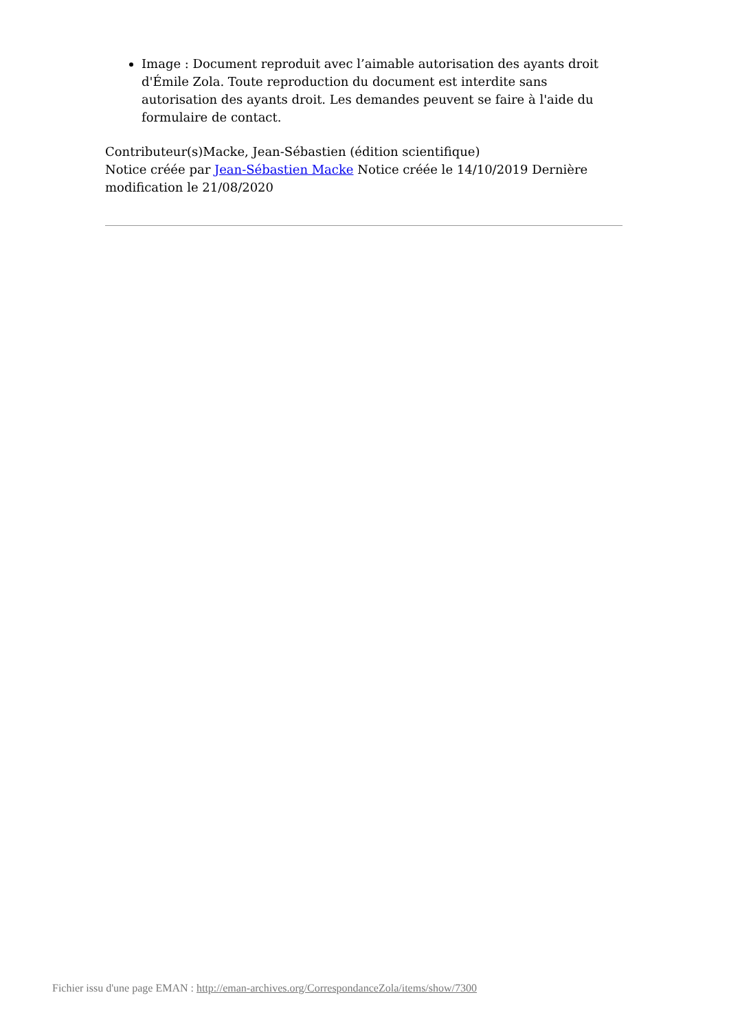Image : Document reproduit avec l’aimable autorisation des ayants droit d'Émile Zola. Toute reproduction du document est interdite sans autorisation des ayants droit. Les demandes peuvent se faire à l'aide du formulaire de contact.
Contributeur(s)Macke, Jean-Sébastien (édition scientifique)
Notice créée par Jean-Sébastien Macke Notice créée le 14/10/2019 Dernière modification le 21/08/2020
Fichier issu d'une page EMAN : http://eman-archives.org/CorrespondanceZola/items/show/7300